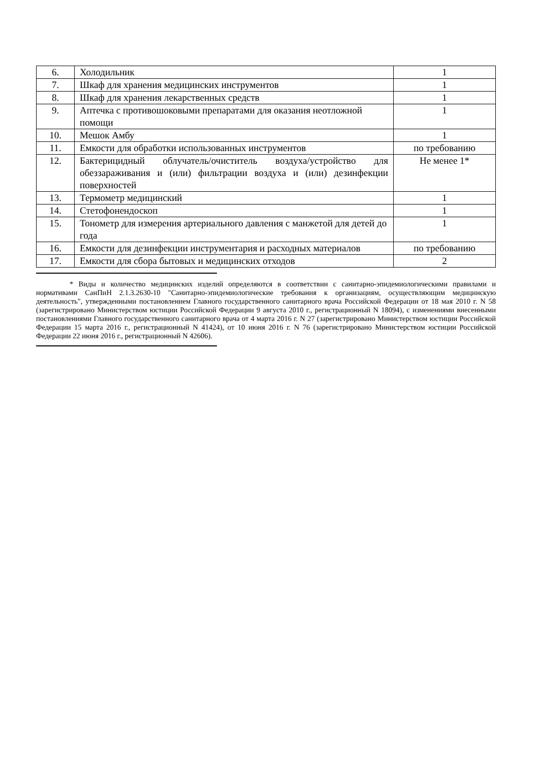| 6. | Холодильник | 1 |
| 7. | Шкаф для хранения медицинских инструментов | 1 |
| 8. | Шкаф для хранения лекарственных средств | 1 |
| 9. | Аптечка с противошоковыми препаратами для оказания неотложной помощи | 1 |
| 10. | Мешок Амбу | 1 |
| 11. | Емкости для обработки использованных инструментов | по требованию |
| 12. | Бактерицидный облучатель/очиститель воздуха/устройство для обеззараживания и (или) фильтрации воздуха и (или) дезинфекции поверхностей | Не менее 1* |
| 13. | Термометр медицинский | 1 |
| 14. | Стетофонендоскоп | 1 |
| 15. | Тонометр для измерения артериального давления с манжетой для детей до года | 1 |
| 16. | Емкости для дезинфекции инструментария и расходных материалов | по требованию |
| 17. | Емкости для сбора бытовых и медицинских отходов | 2 |
* Виды и количество медицинских изделий определяются в соответствии с санитарно-эпидемиологическими правилами и нормативами СанПиН 2.1.3.2630-10 "Санитарно-эпидемиологические требования к организациям, осуществляющим медицинскую деятельность", утвержденными постановлением Главного государственного санитарного врача Российской Федерации от 18 мая 2010 г. N 58 (зарегистрировано Министерством юстиции Российской Федерации 9 августа 2010 г., регистрационный N 18094), с изменениями внесенными постановлениями Главного государственного санитарного врача от 4 марта 2016 г. N 27 (зарегистрировано Министерством юстиции Российской Федерации 15 марта 2016 г., регистрационный N 41424), от 10 июня 2016 г. N 76 (зарегистрировано Министерством юстиции Российской Федерации 22 июня 2016 г., регистрационный N 42606).